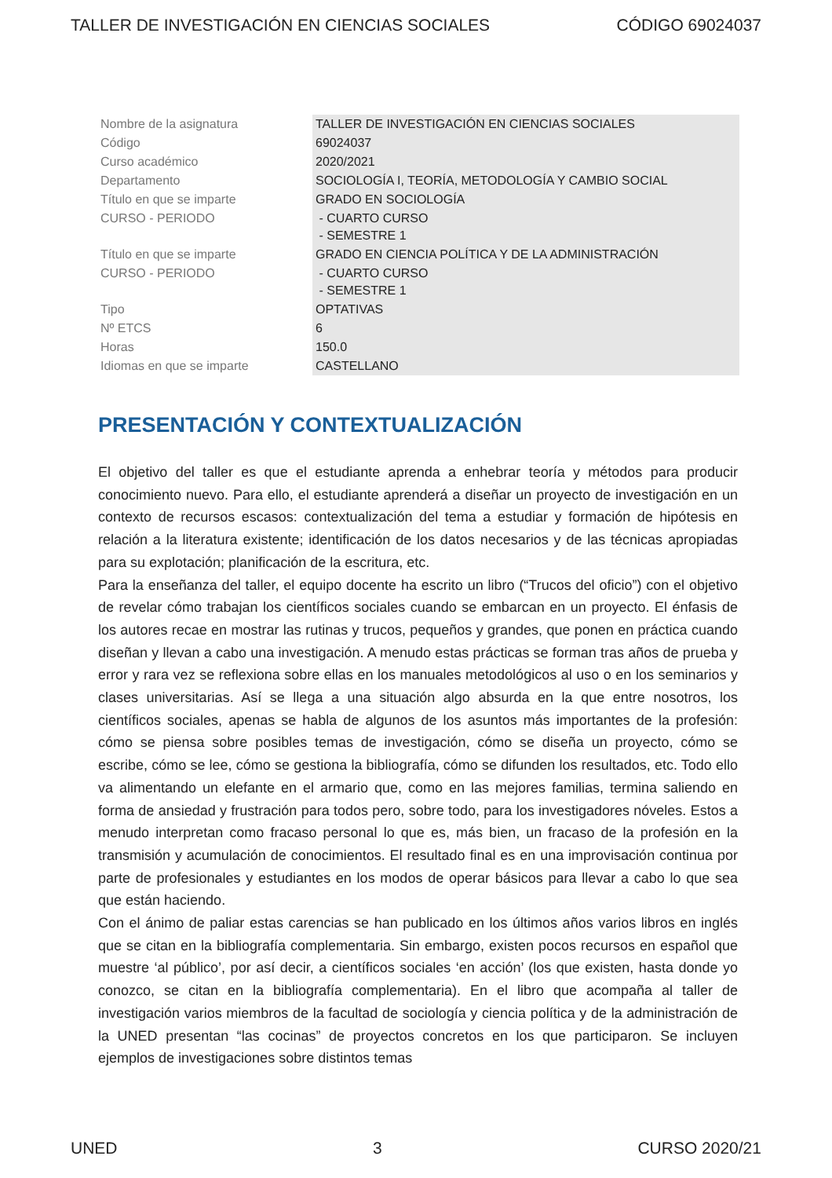TALLER DE INVESTIGACIÓN EN CIENCIAS SOCIALES CÓDIGO 69024037
| Nombre de la asignatura | TALLER DE INVESTIGACIÓN EN CIENCIAS SOCIALES |
| Código | 69024037 |
| Curso académico | 2020/2021 |
| Departamento | SOCIOLOGÍA I, TEORÍA, METODOLOGÍA Y CAMBIO SOCIAL |
| Título en que se imparte | GRADO EN SOCIOLOGÍA |
| CURSO - PERIODO | - CUARTO CURSO - SEMESTRE 1 |
| Título en que se imparte | GRADO EN CIENCIA POLÍTICA Y DE LA ADMINISTRACIÓN |
| CURSO - PERIODO | - CUARTO CURSO - SEMESTRE 1 |
| Tipo | OPTATIVAS |
| Nº ETCS | 6 |
| Horas | 150.0 |
| Idiomas en que se imparte | CASTELLANO |
PRESENTACIÓN Y CONTEXTUALIZACIÓN
El objetivo del taller es que el estudiante aprenda a enhebrar teoría y métodos para producir conocimiento nuevo. Para ello, el estudiante aprenderá a diseñar un proyecto de investigación en un contexto de recursos escasos: contextualización del tema a estudiar y formación de hipótesis en relación a la literatura existente; identificación de los datos necesarios y de las técnicas apropiadas para su explotación; planificación de la escritura, etc.
Para la enseñanza del taller, el equipo docente ha escrito un libro (“Trucos del oficio”) con el objetivo de revelar cómo trabajan los científicos sociales cuando se embarcan en un proyecto. El énfasis de los autores recae en mostrar las rutinas y trucos, pequeños y grandes, que ponen en práctica cuando diseñan y llevan a cabo una investigación. A menudo estas prácticas se forman tras años de prueba y error y rara vez se reflexiona sobre ellas en los manuales metodológicos al uso o en los seminarios y clases universitarias. Así se llega a una situación algo absurda en la que entre nosotros, los científicos sociales, apenas se habla de algunos de los asuntos más importantes de la profesión: cómo se piensa sobre posibles temas de investigación, cómo se diseña un proyecto, cómo se escribe, cómo se lee, cómo se gestiona la bibliografía, cómo se difunden los resultados, etc. Todo ello va alimentando un elefante en el armario que, como en las mejores familias, termina saliendo en forma de ansiedad y frustración para todos pero, sobre todo, para los investigadores nóveles. Estos a menudo interpretan como fracaso personal lo que es, más bien, un fracaso de la profesión en la transmisión y acumulación de conocimientos. El resultado final es en una improvisación continua por parte de profesionales y estudiantes en los modos de operar básicos para llevar a cabo lo que sea que están haciendo.
Con el ánimo de paliar estas carencias se han publicado en los últimos años varios libros en inglés que se citan en la bibliografía complementaria. Sin embargo, existen pocos recursos en español que muestre ‘al público’, por así decir, a científicos sociales ‘en acción’ (los que existen, hasta donde yo conozco, se citan en la bibliografía complementaria). En el libro que acompaña al taller de investigación varios miembros de la facultad de sociología y ciencia política y de la administración de la UNED presentan “las cocinas” de proyectos concretos en los que participaron. Se incluyen ejemplos de investigaciones sobre distintos temas
UNED 3 CURSO 2020/21